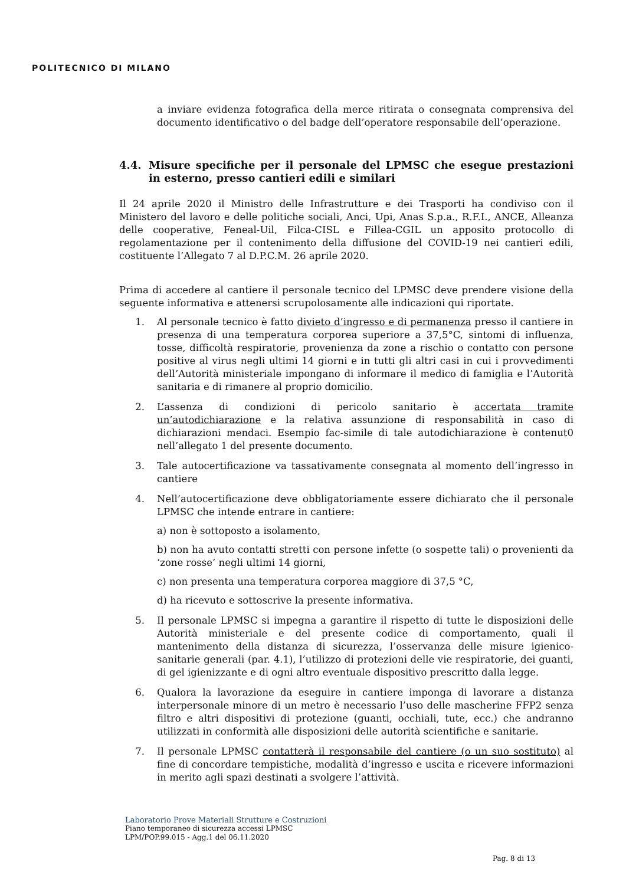POLITECNICO DI MILANO
a inviare evidenza fotografica della merce ritirata o consegnata comprensiva del documento identificativo o del badge dell’operatore responsabile dell’operazione.
4.4. Misure specifiche per il personale del LPMSC che esegue prestazioni in esterno, presso cantieri edili e similari
Il 24 aprile 2020 il Ministro delle Infrastrutture e dei Trasporti ha condiviso con il Ministero del lavoro e delle politiche sociali, Anci, Upi, Anas S.p.a., R.F.I., ANCE, Alleanza delle cooperative, Feneal-Uil, Filca-CISL e Fillea-CGIL un apposito protocollo di regolamentazione per il contenimento della diffusione del COVID-19 nei cantieri edili, costituente l’Allegato 7 al D.P.C.M. 26 aprile 2020.
Prima di accedere al cantiere il personale tecnico del LPMSC deve prendere visione della seguente informativa e attenersi scrupolosamente alle indicazioni qui riportate.
1. Al personale tecnico è fatto divieto d’ingresso e di permanenza presso il cantiere in presenza di una temperatura corporea superiore a 37,5°C, sintomi di influenza, tosse, difficoltà respiratorie, provenienza da zone a rischio o contatto con persone positive al virus negli ultimi 14 giorni e in tutti gli altri casi in cui i provvedimenti dell’Autorità ministeriale impongano di informare il medico di famiglia e l’Autorità sanitaria e di rimanere al proprio domicilio.
2. L’assenza di condizioni di pericolo sanitario è accertata tramite un’autodichiarazione e la relativa assunzione di responsabilità in caso di dichiarazioni mendaci. Esempio fac-simile di tale autodichiarazione è contenut0 nell’allegato 1 del presente documento.
3. Tale autocertificazione va tassativamente consegnata al momento dell’ingresso in cantiere
4. Nell’autocertificazione deve obbligatoriamente essere dichiarato che il personale LPMSC che intende entrare in cantiere:
a) non è sottoposto a isolamento,
b) non ha avuto contatti stretti con persone infette (o sospette tali) o provenienti da ‘zone rosse’ negli ultimi 14 giorni,
c) non presenta una temperatura corporea maggiore di 37,5 °C,
d) ha ricevuto e sottoscrive la presente informativa.
5. Il personale LPMSC si impegna a garantire il rispetto di tutte le disposizioni delle Autorità ministeriale e del presente codice di comportamento, quali il mantenimento della distanza di sicurezza, l’osservanza delle misure igienico-sanitarie generali (par. 4.1), l’utilizzo di protezioni delle vie respiratorie, dei guanti, di gel igienizzante e di ogni altro eventuale dispositivo prescritto dalla legge.
6. Qualora la lavorazione da eseguire in cantiere imponga di lavorare a distanza interpersonale minore di un metro è necessario l’uso delle mascherine FFP2 senza filtro e altri dispositivi di protezione (guanti, occhiali, tute, ecc.) che andranno utilizzati in conformità alle disposizioni delle autorità scientifiche e sanitarie.
7. Il personale LPMSC contatterà il responsabile del cantiere (o un suo sostituto) al fine di concordare tempistiche, modalità d’ingresso e uscita e ricevere informazioni in merito agli spazi destinati a svolgere l’attività.
Laboratorio Prove Materiali Strutture e Costruzioni
Piano temporaneo di sicurezza accessi LPMSC
LPM/POP.99.015 - Agg.1 del 06.11.2020
Pag. 8 di 13